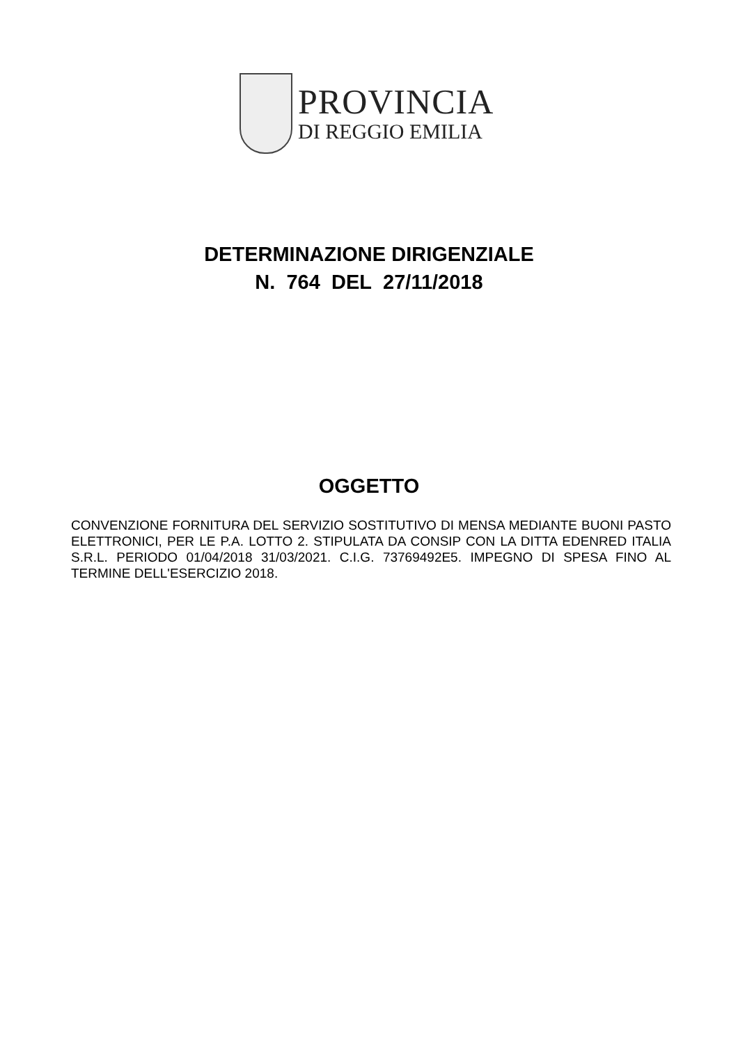PROVINCIA
DI REGGIO EMILIA
DETERMINAZIONE DIRIGENZIALE
N. 764 DEL 27/11/2018
OGGETTO
CONVENZIONE FORNITURA DEL SERVIZIO SOSTITUTIVO DI MENSA MEDIANTE BUONI PASTO ELETTRONICI, PER LE P.A. LOTTO 2. STIPULATA DA CONSIP CON LA DITTA EDENRED ITALIA S.R.L. PERIODO 01/04/2018 31/03/2021. C.I.G. 73769492E5. IMPEGNO DI SPESA FINO AL TERMINE DELL'ESERCIZIO 2018.